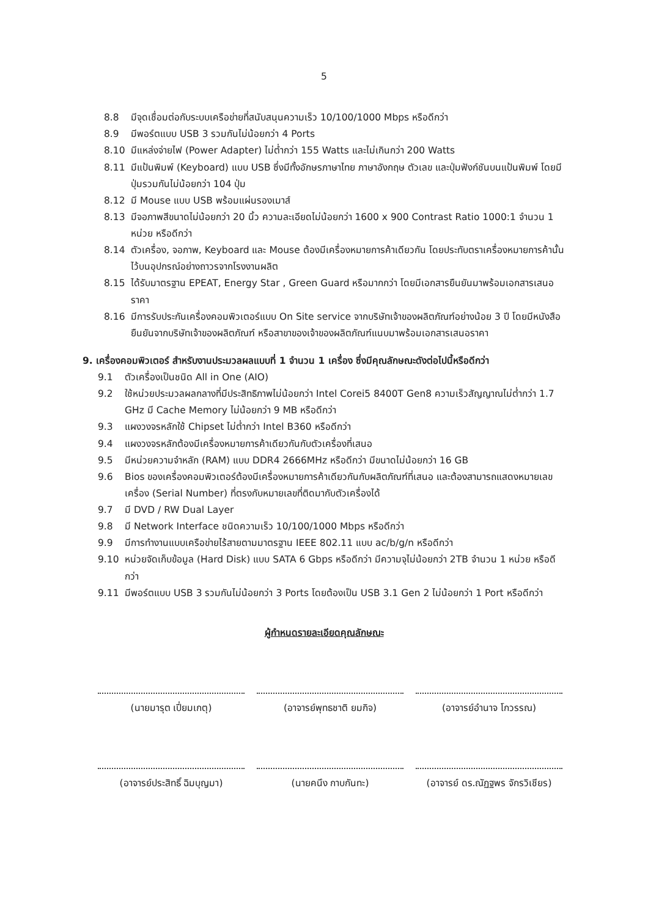5
8.8 มีจุดเชื่อมต่อกับระบบเครือข่ายที่สนับสนุนความเร็ว 10/100/1000 Mbps หรือดีกว่า
8.9 มีพอร์ตแบบ USB 3 รวมกันไม่น้อยกว่า 4 Ports
8.10 มีแหล่งจ่ายไฟ (Power Adapter) ไม่ต่ำกว่า 155 Watts และไม่เกินกว่า 200 Watts
8.11 มีแป้นพิมพ์ (Keyboard) แบบ USB ซึ่งมีทั้งอักษรภาษาไทย ภาษาอังกฤษ ตัวเลข และปุ่มฟังก์ชันบนแป้นพิมพ์ โดยมีปุ่มรวมกันไม่น้อยกว่า 104 ปุ่ม
8.12 มี Mouse แบบ USB พร้อมแผ่นรองเมาส์
8.13 มีจอภาพสีขนาดไม่น้อยกว่า 20 นิ้ว ความละเอียดไม่น้อยกว่า 1600 x 900 Contrast Ratio 1000:1 จำนวน 1 หน่วย หรือดีกว่า
8.14 ตัวเครื่อง, จอภาพ, Keyboard และ Mouse ต้องมีเครื่องหมายการค้าเดียวกัน โดยประทับตราเครื่องหมายการค้านั้นไว้บนอุปกรณ์อย่างถาวรจากโรงงานผลิต
8.15 ได้รับมาตรฐาน EPEAT, Energy Star , Green Guard หรือมากกว่า โดยมีเอกสารยืนยันมาพร้อมเอกสารเสนอราคา
8.16 มีการรับประกันเครื่องคอมพิวเตอร์แบบ On Site service จากบริษัทเจ้าของผลิตภัณฑ์อย่างน้อย 3 ปี โดยมีหนังสือยืนยันจากบริษัทเจ้าของผลิตภัณฑ์ หรือสาขาของเจ้าของผลิตภัณฑ์แนบมาพร้อมเอกสารเสนอราคา
9. เครื่องคอมพิวเตอร์ สำหรับงานประมวลผลแบบที่ 1 จำนวน 1 เครื่อง ซึ่งมีคุณลักษณะดังต่อไปนี้หรือดีกว่า
9.1 ตัวเครื่องเป็นชนิด All in One (AIO)
9.2 ใช้หน่วยประมวลผลกลางที่มีประสิทธิภาพไม่น้อยกว่า Intel Corei5 8400T Gen8 ความเร็วสัญญาณไม่ต่ำกว่า 1.7 GHz มี Cache Memory ไม่น้อยกว่า 9 MB หรือดีกว่า
9.3 แผงวงจรหลักใช้ Chipset ไม่ต่ำกว่า Intel B360 หรือดีกว่า
9.4 แผงวงจรหลักต้องมีเครื่องหมายการค้าเดียวกันกับตัวเครื่องที่เสนอ
9.5 มีหน่วยความจำหลัก (RAM) แบบ DDR4 2666MHz หรือดีกว่า มีขนาดไม่น้อยกว่า 16 GB
9.6 Bios ของเครื่องคอมพิวเตอร์ต้องมีเครื่องหมายการค้าเดียวกันกับผลิตภัณฑ์ที่เสนอ และต้องสามารถแสดงหมายเลขเครื่อง (Serial Number) ที่ตรงกับหมายเลขที่ติดมากับตัวเครื่องได้
9.7 มี DVD / RW Dual Layer
9.8 มี Network Interface ชนิดความเร็ว 10/100/1000 Mbps หรือดีกว่า
9.9 มีการทำงานแบบเครือข่ายไร้สายตามมาตรฐาน IEEE 802.11 แบบ ac/b/g/n หรือดีกว่า
9.10 หน่วยจัดเก็บข้อมูล (Hard Disk) แบบ SATA 6 Gbps หรือดีกว่า มีความจุไม่น้อยกว่า 2TB จำนวน 1 หน่วย หรือดีกว่า
9.11 มีพอร์ตแบบ USB 3 รวมกันไม่น้อยกว่า 3 Ports โดยต้องเป็น USB 3.1 Gen 2 ไม่น้อยกว่า 1 Port หรือดีกว่า
ผู้กำหนดรายละเอียดคุณลักษณะ
(นายมารุต เปี่ยมเกตุ) (อาจารย์พุทธชาติ ยมกิจ) (อาจารย์อำนาจ โกวรรณ)
(อาจารย์ประสิทธิ์ ฉิมบุญมา)
(นายคนึง กาบกันทะ) (อาจารย์ ดร.ณัฏฐพร จักรวิเชียร)